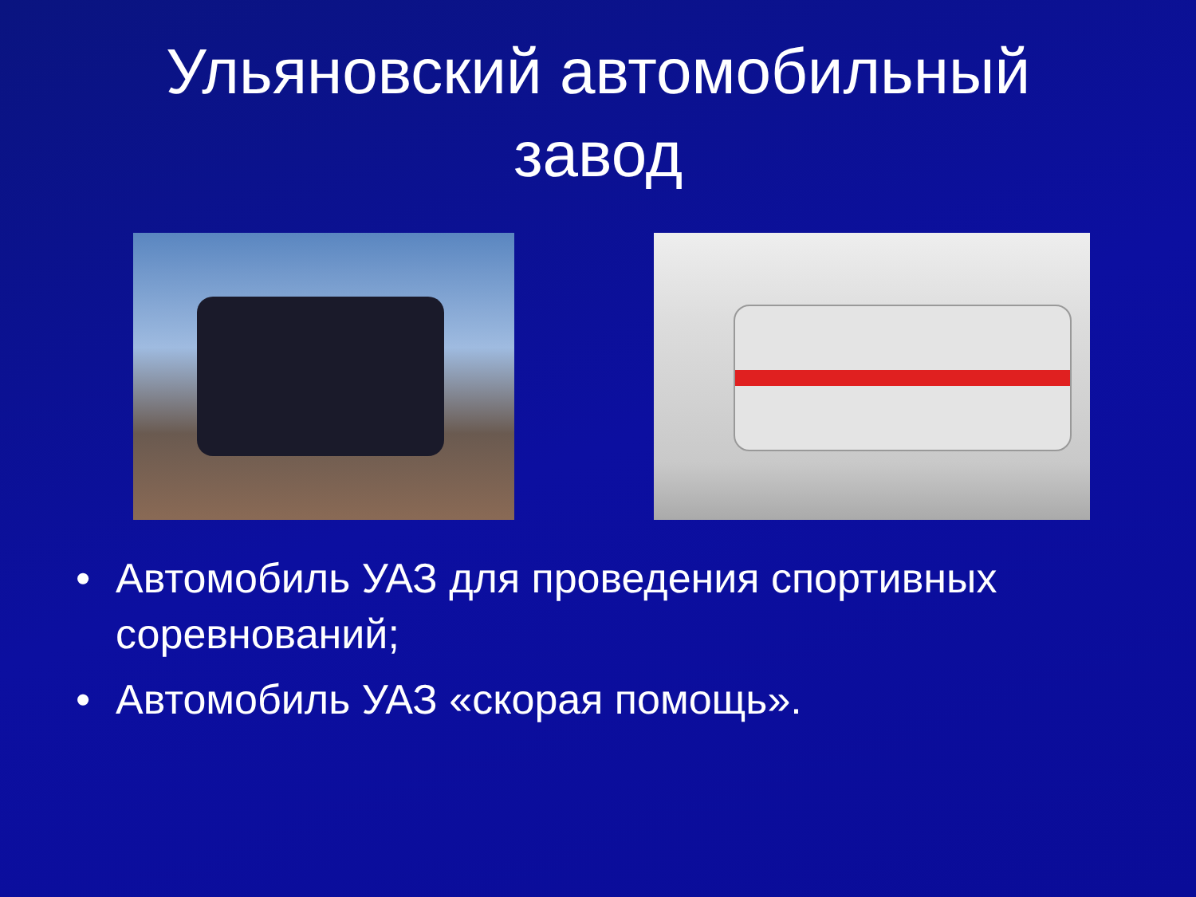Ульяновский автомобильный
завод
• Автомобиль УАЗ для проведения спортивных соревнований;
• Автомобиль УАЗ «скорая помощь».